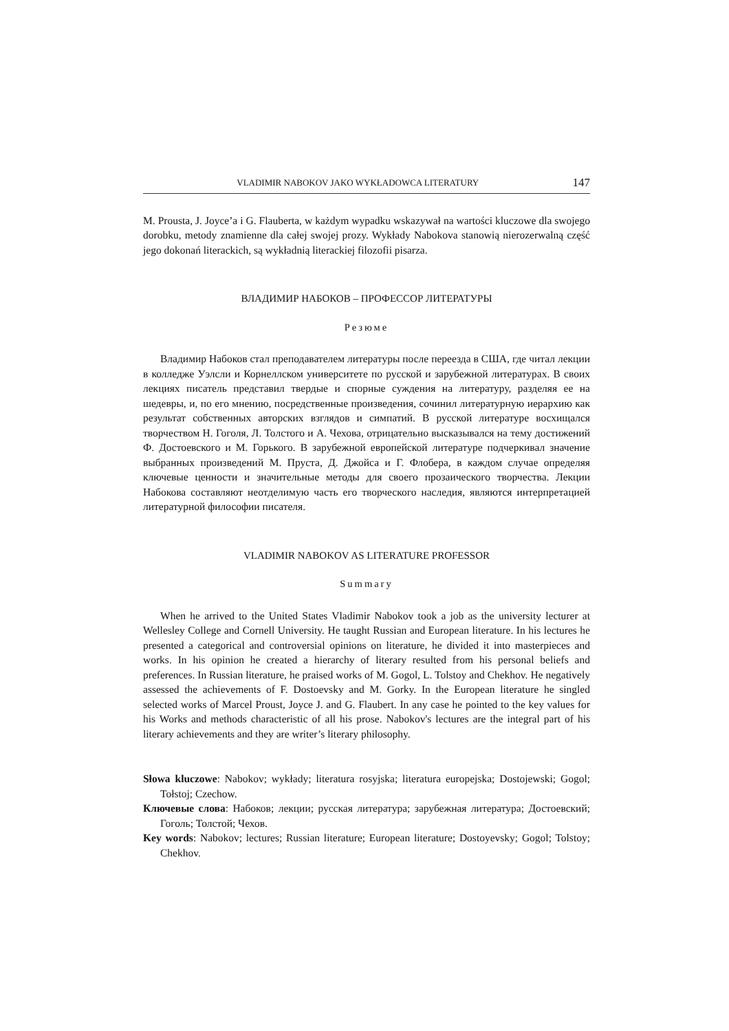VLADIMIR NABOKOV JAKO WYKŁADOWCA LITERATURY 147
M. Prousta, J. Joyce’a i G. Flauberta, w każdym wypadku wskazywał na wartości kluczowe dla swojego dorobku, metody znamienne dla całej swojej prozy. Wykłady Nabokova stanowią nierozerwalną część jego dokonań literackich, są wykładnią literackiej filozofii pisarza.
ВЛАДИМИР НАБОКОВ – ПРОФЕССОР ЛИТЕРАТУРЫ
Резюме
Владимир Набоков стал преподавателем литературы после переезда в США, где читал лекции в колледже Уэлсли и Корнеллском университете по русской и зарубежной литературах. В своих лекциях писатель представил твердые и спорные суждения на литературу, разделяя ее на шедевры, и, по его мнению, посредственные произведения, сочинил литературную иерархию как результат собственных авторских взглядов и симпатий. В русской литературе восхищался творчеством Н. Гоголя, Л. Толстого и А. Чехова, отрицательно высказывался на тему достижений Ф. Достоевского и М. Горького. В зарубежной европейской литературе подчеркивал значение выбранных произведений М. Пруста, Д. Джойса и Г. Флобера, в каждом случае определяя ключевые ценности и значительные методы для своего прозаического творчества. Лекции Набокова составляют неотделимую часть его творческого наследия, являются интерпретацией литературной философии писателя.
VLADIMIR NABOKOV AS LITERATURE PROFESSOR
Summary
When he arrived to the United States Vladimir Nabokov took a job as the university lecturer at Wellesley College and Cornell University. He taught Russian and European literature. In his lectures he presented a categorical and controversial opinions on literature, he divided it into masterpieces and works. In his opinion he created a hierarchy of literary resulted from his personal beliefs and preferences. In Russian literature, he praised works of M. Gogol, L. Tolstoy and Chekhov. He negatively assessed the achievements of F. Dostoevsky and M. Gorky. In the European literature he singled selected works of Marcel Proust, Joyce J. and G. Flaubert. In any case he pointed to the key values for his Works and methods characteristic of all his prose. Nabokov's lectures are the integral part of his literary achievements and they are writer’s literary philosophy.
Słowa kluczowe: Nabokov; wykłady; literatura rosyjska; literatura europejska; Dostojewski; Gogol; Tołstoj; Czechow.
Ключевые слова: Набоков; лекции; русская литература; зарубежная литература; Достоевский; Гоголь; Толстой; Чехов.
Key words: Nabokov; lectures; Russian literature; European literature; Dostoyevsky; Gogol; Tolstoy; Chekhov.